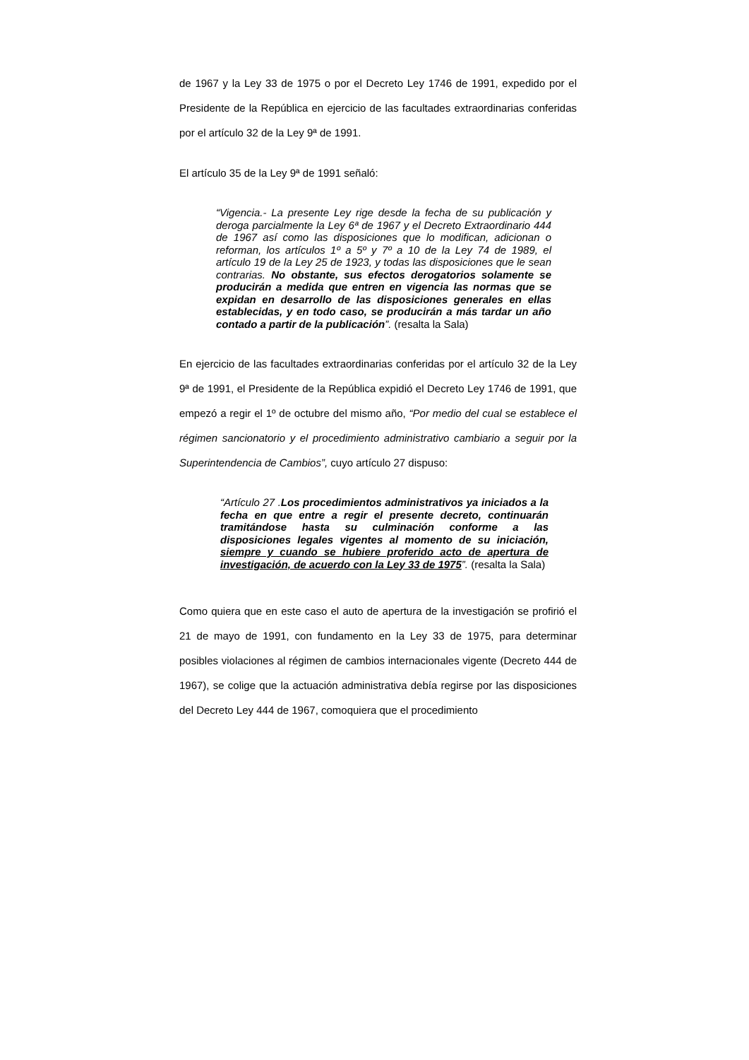de 1967 y la Ley 33 de 1975 o por el Decreto Ley 1746 de 1991, expedido por el Presidente de la República en ejercicio de las facultades extraordinarias conferidas por el artículo 32 de la Ley 9ª de 1991.
El artículo 35 de la Ley 9ª de 1991 señaló:
“Vigencia.- La presente Ley rige desde la fecha de su publicación y deroga parcialmente la Ley 6ª de 1967 y el Decreto Extraordinario 444 de 1967 así como las disposiciones que lo modifican, adicionan o reforman, los artículos 1º a 5º y 7º a 10 de la Ley 74 de 1989, el artículo 19 de la Ley 25 de 1923, y todas las disposiciones que le sean contrarias. No obstante, sus efectos derogatorios solamente se producirán a medida que entren en vigencia las normas que se expidan en desarrollo de las disposiciones generales en ellas establecidas, y en todo caso, se producirán a más tardar un año contado a partir de la publicación”. (resalta la Sala)
En ejercicio de las facultades extraordinarias conferidas por el artículo 32 de la Ley 9ª de 1991, el Presidente de la República expidió el Decreto Ley 1746 de 1991, que empezó a regir el 1º de octubre del mismo año, “Por medio del cual se establece el régimen sancionatorio y el procedimiento administrativo cambiario a seguir por la Superintendencia de Cambios”, cuyo artículo 27 dispuso:
“Artículo 27 .Los procedimientos administrativos ya iniciados a la fecha en que entre a regir el presente decreto, continuarán tramitándose hasta su culminación conforme a las disposiciones legales vigentes al momento de su iniciación, siempre y cuando se hubiere proferido acto de apertura de investigación, de acuerdo con la Ley 33 de 1975”. (resalta la Sala)
Como quiera que en este caso el auto de apertura de la investigación se profirió el 21 de mayo de 1991, con fundamento en la Ley 33 de 1975, para determinar posibles violaciones al régimen de cambios internacionales vigente (Decreto 444 de 1967), se colige que la actuación administrativa debía regirse por las disposiciones del Decreto Ley 444 de 1967, comoquiera que el procedimiento